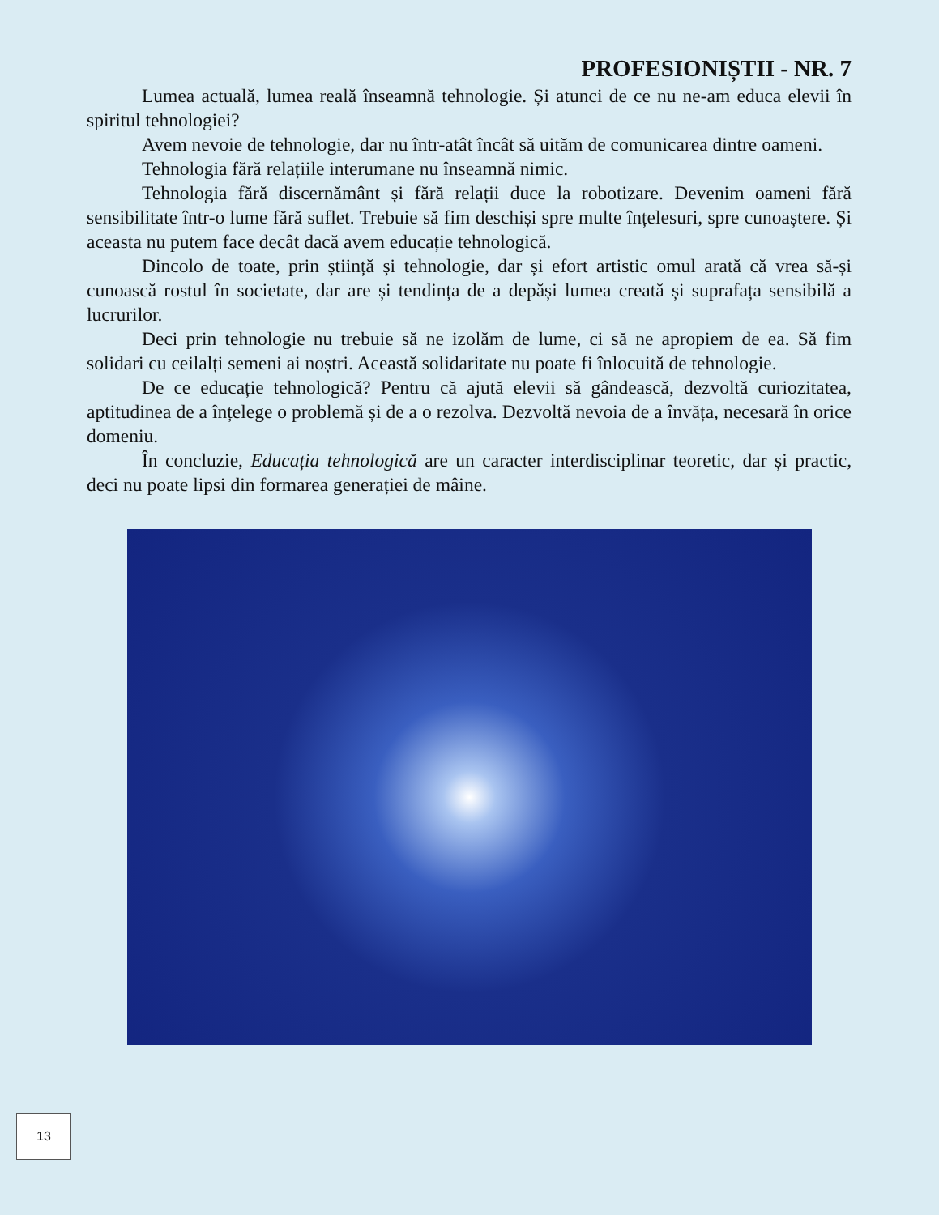PROFESIONIȘTII - NR. 7
Lumea actuală, lumea reală înseamnă tehnologie. Și atunci de ce nu ne-am educa elevii în spiritul tehnologiei?
Avem nevoie de tehnologie, dar nu într-atât încât să uităm de comunicarea dintre oameni.
Tehnologia fără relațiile interumane nu înseamnă nimic.
Tehnologia fără discernământ și fără relații duce la robotizare. Devenim oameni fără sensibilitate într-o lume fără suflet. Trebuie să fim deschiși spre multe înțelesuri, spre cunoaștere. Și aceasta nu putem face decât dacă avem educație tehnologică.
Dincolo de toate, prin știință și tehnologie, dar și efort artistic omul arată că vrea să-și cunoască rostul în societate, dar are și tendința de a depăși lumea creată și suprafața sensibilă a lucrurilor.
Deci prin tehnologie nu trebuie să ne izolăm de lume, ci să ne apropiem de ea. Să fim solidari cu ceilalți semeni ai noștri. Această solidaritate nu poate fi înlocuită de tehnologie.
De ce educație tehnologică? Pentru că ajută elevii să gândească, dezvoltă curiozitatea, aptitudinea de a înțelege o problemă și de a o rezolva. Dezvoltă nevoia de a învăța, necesară în orice domeniu.
În concluzie, Educația tehnologică are un caracter interdisciplinar teoretic, dar și practic, deci nu poate lipsi din formarea generației de mâine.
13